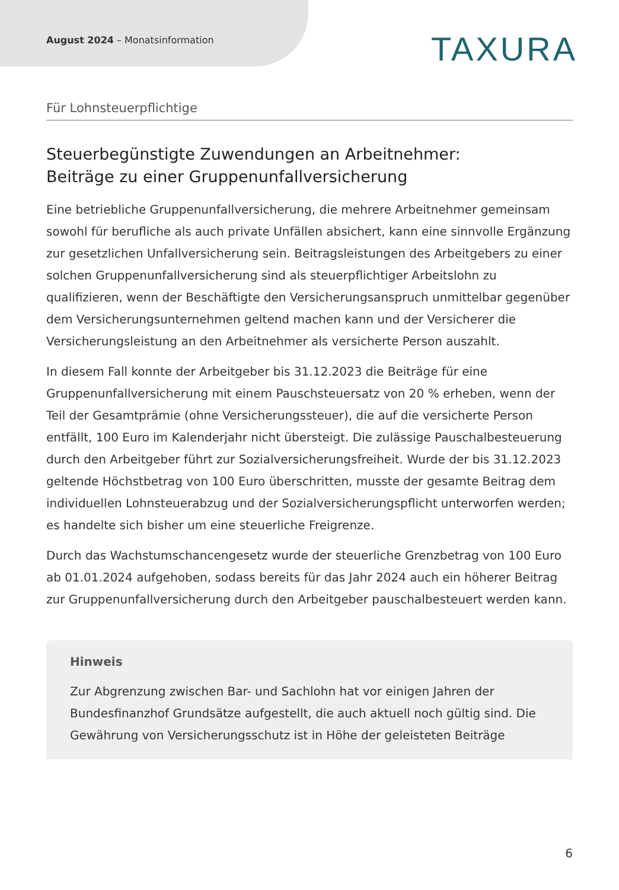August 2024 – Monatsinformation
TAXURA
Für Lohnsteuerpflichtige
Steuerbegünstigte Zuwendungen an Arbeitnehmer:
Beiträge zu einer Gruppenunfallversicherung
Eine betriebliche Gruppenunfallversicherung, die mehrere Arbeitnehmer gemeinsam sowohl für berufliche als auch private Unfällen absichert, kann eine sinnvolle Ergänzung zur gesetzlichen Unfallversicherung sein. Beitragsleistungen des Arbeitgebers zu einer solchen Gruppenunfallversicherung sind als steuerpflichtiger Arbeitslohn zu qualifizieren, wenn der Beschäftigte den Versicherungsanspruch unmittelbar gegenüber dem Versicherungsunternehmen geltend machen kann und der Versicherer die Versicherungsleistung an den Arbeitnehmer als versicherte Person auszahlt.
In diesem Fall konnte der Arbeitgeber bis 31.12.2023 die Beiträge für eine Gruppenunfallversicherung mit einem Pauschsteuersatz von 20 % erheben, wenn der Teil der Gesamtprämie (ohne Versicherungssteuer), die auf die versicherte Person entfällt, 100 Euro im Kalenderjahr nicht übersteigt. Die zulässige Pauschalbesteuerung durch den Arbeitgeber führt zur Sozialversicherungsfreiheit. Wurde der bis 31.12.2023 geltende Höchstbetrag von 100 Euro überschritten, musste der gesamte Beitrag dem individuellen Lohnsteuerabzug und der Sozialversicherungspflicht unterworfen werden; es handelte sich bisher um eine steuerliche Freigrenze.
Durch das Wachstumschancengesetz wurde der steuerliche Grenzbetrag von 100 Euro ab 01.01.2024 aufgehoben, sodass bereits für das Jahr 2024 auch ein höherer Beitrag zur Gruppenunfallversicherung durch den Arbeitgeber pauschalbesteuert werden kann.
Hinweis
Zur Abgrenzung zwischen Bar- und Sachlohn hat vor einigen Jahren der Bundesfinanzhof Grundsätze aufgestellt, die auch aktuell noch gültig sind. Die Gewährung von Versicherungsschutz ist in Höhe der geleisteten Beiträge
6